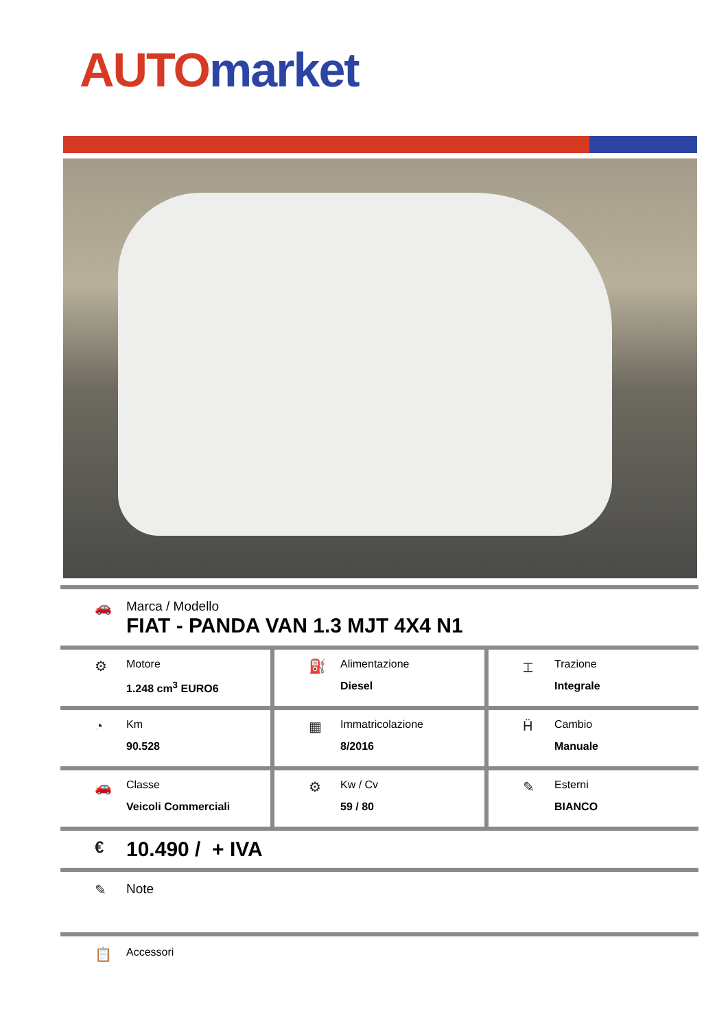AUTO market
🚗 Marca / Modello
FIAT - PANDA VAN 1.3 MJT 4X4 N1
⚙
Motore
1.248 cm<sup>3</sup> EURO6
⛽
Alimentazione
Diesel
⌶
Trazione
Integrale
◔
Km
90.528
▦
Immatricolazione
8/2016
Ḧ
Cambio
Manuale
🚗
Classe
Veicoli Commerciali
⚙
Kw / Cv
59 / 80
✎
Esterni
BIANCO
€
10.490 / + IVA
✎ Note
📋
Accessori